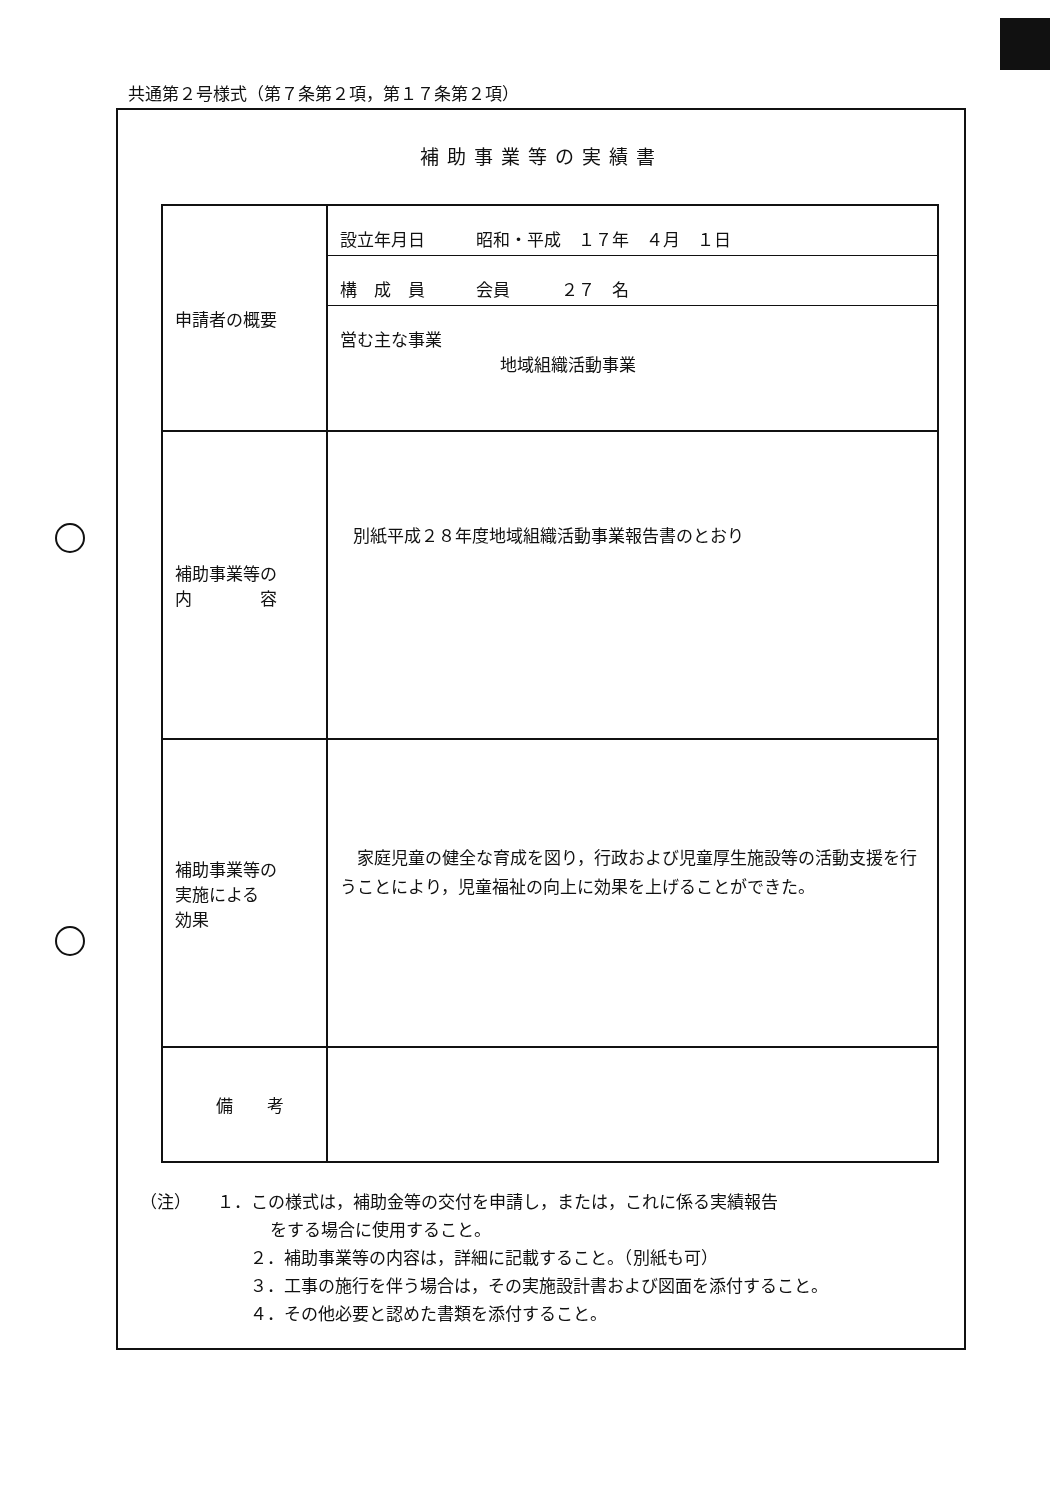共通第２号様式（第７条第２項，第１７条第２項）
補助事業等の実績書
| 申請者の概要 | 設立年月日 昭和・平成 １７年 ４月 １日 構 成 員 会員 ２７ 名 営む主な事業 地域組織活動事業 |
| 補助事業等の 内 容 | 別紙平成２８年度地域組織活動事業報告書のとおり |
| 補助事業等の 実施による 効果 | 家庭児童の健全な育成を図り，行政および児童厚生施設等の活動支援を行うことにより，児童福祉の向上に効果を上げることができた。 |
| 備 考 | |
（注）　　１．この様式は，補助金等の交付を申請し，または，これに係る実績報告
をする場合に使用すること。
２．補助事業等の内容は，詳細に記載すること。（別紙も可）
３．工事の施行を伴う場合は，その実施設計書および図面を添付すること。
４．その他必要と認めた書類を添付すること。